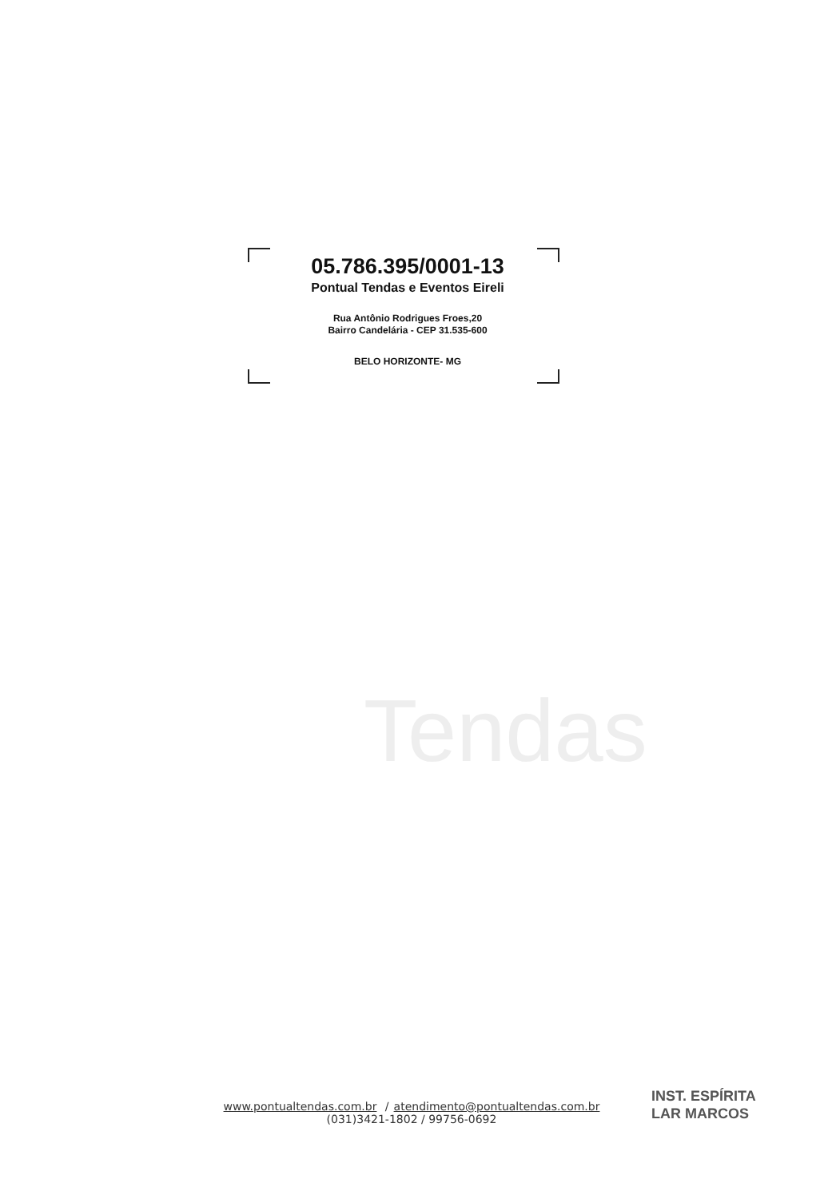05.786.395/0001-13
Pontual Tendas e Eventos Eireli
Rua Antônio Rodrigues Froes,20
Bairro Candelária - CEP 31.535-600
BELO HORIZONTE- MG
Tendas
INST. ESPÍRITA
LAR MARCOS
www.pontualtendas.com.br / atendimento@pontualtendas.com.br
(031)3421-1802 / 99756-0692